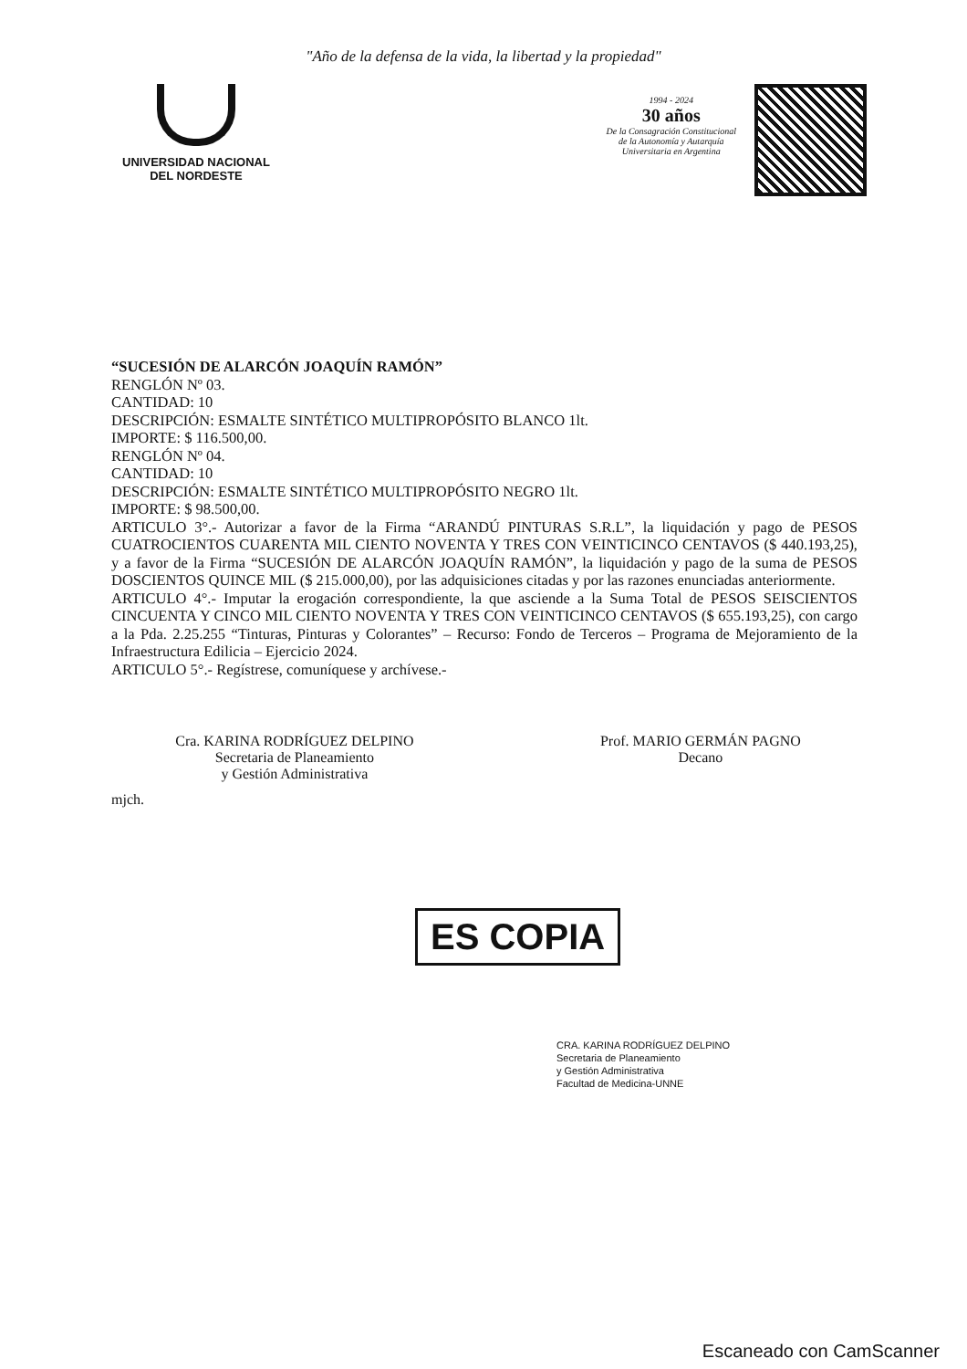"Año de la defensa de la vida, la libertad y la propiedad"
UNIVERSIDAD NACIONAL
DEL NORDESTE
1994 - 2024
30 años
De la Consagración Constitucional
de la Autonomía y Autarquía
Universitaria en Argentina
“SUCESIÓN DE ALARCÓN JOAQUÍN RAMÓN”
RENGLÓN Nº 03.
CANTIDAD: 10
DESCRIPCIÓN: ESMALTE SINTÉTICO MULTIPROPÓSITO BLANCO 1lt.
IMPORTE: $ 116.500,00.
RENGLÓN Nº 04.
CANTIDAD: 10
DESCRIPCIÓN: ESMALTE SINTÉTICO MULTIPROPÓSITO NEGRO 1lt.
IMPORTE: $ 98.500,00.
ARTICULO 3°.- Autorizar a favor de la Firma “ARANDÚ PINTURAS S.R.L”, la liquidación y pago de PESOS CUATROCIENTOS CUARENTA MIL CIENTO NOVENTA Y TRES CON VEINTICINCO CENTAVOS ($ 440.193,25), y a favor de la Firma “SUCESIÓN DE ALARCÓN JOAQUÍN RAMÓN”, la liquidación y pago de la suma de PESOS DOSCIENTOS QUINCE MIL ($ 215.000,00), por las adquisiciones citadas y por las razones enunciadas anteriormente.
ARTICULO 4°.- Imputar la erogación correspondiente, la que asciende a la Suma Total de PESOS SEISCIENTOS CINCUENTA Y CINCO MIL CIENTO NOVENTA Y TRES CON VEINTICINCO CENTAVOS ($ 655.193,25), con cargo a la Pda. 2.25.255 “Tinturas, Pinturas y Colorantes” – Recurso: Fondo de Terceros – Programa de Mejoramiento de la Infraestructura Edilicia – Ejercicio 2024.
ARTICULO 5°.- Regístrese, comuníquese y archívese.-
Cra. KARINA RODRÍGUEZ DELPINO
Secretaria de Planeamiento
y Gestión Administrativa
Prof. MARIO GERMÁN PAGNO
Decano
mjch.
ES COPIA
CRA. KARINA RODRÍGUEZ DELPINO
Secretaria de Planeamiento
y Gestión Administrativa
Facultad de Medicina-UNNE
Escaneado con CamScanner